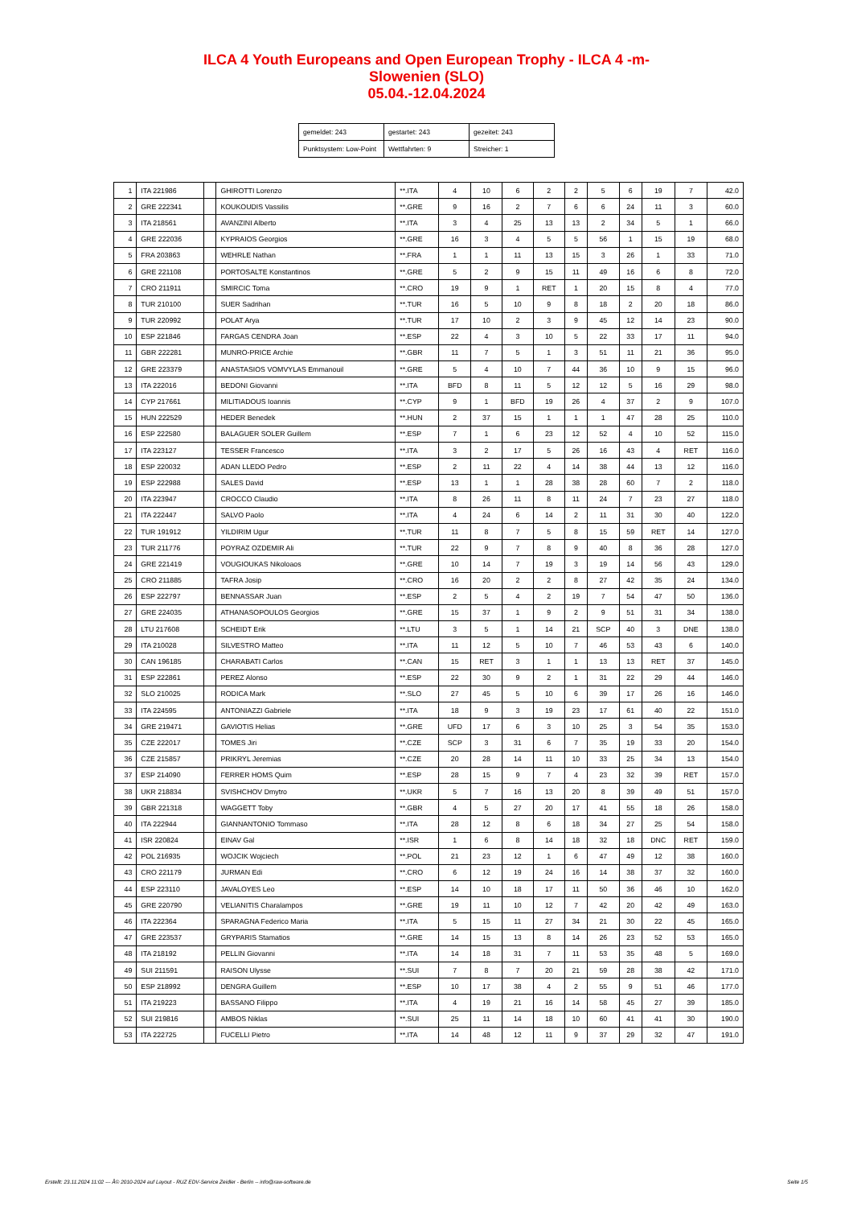ILCA 4 Youth Europeans and Open European Trophy - ILCA 4 -m-
Slowenien (SLO)
05.04.-12.04.2024
| gemeldet: 243 | gestartet: 243 | gezeitet: 243 |
| Punktsystem: Low-Point | Wettfahrten: 9 | Streicher: 1 |
| 1 | ITA 221986 | | GHIROTTI Lorenzo | **.ITA | 4 | 10 | 6 | 2 | 2 | 5 | 6 | 19 | 7 | 42.0 |
| 2 | GRE 222341 | | KOUKOUDIS Vassilis | **.GRE | 9 | 16 | 2 | 7 | 6 | 6 | 24 | 11 | 3 | 60.0 |
| 3 | ITA 218561 | | AVANZINI Alberto | **.ITA | 3 | 4 | 25 | 13 | 13 | 2 | 34 | 5 | 1 | 66.0 |
| 4 | GRE 222036 | | KYPRAIOS Georgios | **.GRE | 16 | 3 | 4 | 5 | 5 | 56 | 1 | 15 | 19 | 68.0 |
| 5 | FRA 203863 | | WEHRLE Nathan | **.FRA | 1 | 1 | 11 | 13 | 15 | 3 | 26 | 1 | 33 | 71.0 |
| 6 | GRE 221108 | | PORTOSALTE Konstantinos | **.GRE | 5 | 2 | 9 | 15 | 11 | 49 | 16 | 6 | 8 | 72.0 |
| 7 | CRO 211911 | | SMIRCIC Toma | **.CRO | 19 | 9 | 1 | RET | 1 | 20 | 15 | 8 | 4 | 77.0 |
| 8 | TUR 210100 | | SUER Sadrihan | **.TUR | 16 | 5 | 10 | 9 | 8 | 18 | 2 | 20 | 18 | 86.0 |
| 9 | TUR 220992 | | POLAT Arya | **.TUR | 17 | 10 | 2 | 3 | 9 | 45 | 12 | 14 | 23 | 90.0 |
| 10 | ESP 221846 | | FARGAS CENDRA Joan | **.ESP | 22 | 4 | 3 | 10 | 5 | 22 | 33 | 17 | 11 | 94.0 |
| 11 | GBR 222281 | | MUNRO-PRICE Archie | **.GBR | 11 | 7 | 5 | 1 | 3 | 51 | 11 | 21 | 36 | 95.0 |
| 12 | GRE 223379 | | ANASTASIOS VOMVYLAS Emmanouil | **.GRE | 5 | 4 | 10 | 7 | 44 | 36 | 10 | 9 | 15 | 96.0 |
| 13 | ITA 222016 | | BEDONI Giovanni | **.ITA | BFD | 8 | 11 | 5 | 12 | 12 | 5 | 16 | 29 | 98.0 |
| 14 | CYP 217661 | | MILITIADOUS Ioannis | **.CYP | 9 | 1 | BFD | 19 | 26 | 4 | 37 | 2 | 9 | 107.0 |
| 15 | HUN 222529 | | HEDER Benedek | **.HUN | 2 | 37 | 15 | 1 | 1 | 1 | 47 | 28 | 25 | 110.0 |
| 16 | ESP 222580 | | BALAGUER SOLER Guillem | **.ESP | 7 | 1 | 6 | 23 | 12 | 52 | 4 | 10 | 52 | 115.0 |
| 17 | ITA 223127 | | TESSER Francesco | **.ITA | 3 | 2 | 17 | 5 | 26 | 16 | 43 | 4 | RET | 116.0 |
| 18 | ESP 220032 | | ADAN LLEDO Pedro | **.ESP | 2 | 11 | 22 | 4 | 14 | 38 | 44 | 13 | 12 | 116.0 |
| 19 | ESP 222988 | | SALES David | **.ESP | 13 | 1 | 1 | 28 | 38 | 28 | 60 | 7 | 2 | 118.0 |
| 20 | ITA 223947 | | CROCCO Claudio | **.ITA | 8 | 26 | 11 | 8 | 11 | 24 | 7 | 23 | 27 | 118.0 |
| 21 | ITA 222447 | | SALVO Paolo | **.ITA | 4 | 24 | 6 | 14 | 2 | 11 | 31 | 30 | 40 | 122.0 |
| 22 | TUR 191912 | | YILDIRIM Ugur | **.TUR | 11 | 8 | 7 | 5 | 8 | 15 | 59 | RET | 14 | 127.0 |
| 23 | TUR 211776 | | POYRAZ OZDEMIR Ali | **.TUR | 22 | 9 | 7 | 8 | 9 | 40 | 8 | 36 | 28 | 127.0 |
| 24 | GRE 221419 | | VOUGIOUKAS Nikoloaos | **.GRE | 10 | 14 | 7 | 19 | 3 | 19 | 14 | 56 | 43 | 129.0 |
| 25 | CRO 211885 | | TAFRA Josip | **.CRO | 16 | 20 | 2 | 2 | 8 | 27 | 42 | 35 | 24 | 134.0 |
| 26 | ESP 222797 | | BENNASSAR Juan | **.ESP | 2 | 5 | 4 | 2 | 19 | 7 | 54 | 47 | 50 | 136.0 |
| 27 | GRE 224035 | | ATHANASOPOULOS Georgios | **.GRE | 15 | 37 | 1 | 9 | 2 | 9 | 51 | 31 | 34 | 138.0 |
| 28 | LTU 217608 | | SCHEIDT Erik | **.LTU | 3 | 5 | 1 | 14 | 21 | SCP | 40 | 3 | DNE | 138.0 |
| 29 | ITA 210028 | | SILVESTRO Matteo | **.ITA | 11 | 12 | 5 | 10 | 7 | 46 | 53 | 43 | 6 | 140.0 |
| 30 | CAN 196185 | | CHARABATI Carlos | **.CAN | 15 | RET | 3 | 1 | 1 | 13 | 13 | RET | 37 | 145.0 |
| 31 | ESP 222861 | | PEREZ Alonso | **.ESP | 22 | 30 | 9 | 2 | 1 | 31 | 22 | 29 | 44 | 146.0 |
| 32 | SLO 210025 | | RODICA Mark | **.SLO | 27 | 45 | 5 | 10 | 6 | 39 | 17 | 26 | 16 | 146.0 |
| 33 | ITA 224595 | | ANTONIAZZI Gabriele | **.ITA | 18 | 9 | 3 | 19 | 23 | 17 | 61 | 40 | 22 | 151.0 |
| 34 | GRE 219471 | | GAVIOTIS Helias | **.GRE | UFD | 17 | 6 | 3 | 10 | 25 | 3 | 54 | 35 | 153.0 |
| 35 | CZE 222017 | | TOMES Jiri | **.CZE | SCP | 3 | 31 | 6 | 7 | 35 | 19 | 33 | 20 | 154.0 |
| 36 | CZE 215857 | | PRIKRYL Jeremias | **.CZE | 20 | 28 | 14 | 11 | 10 | 33 | 25 | 34 | 13 | 154.0 |
| 37 | ESP 214090 | | FERRER HOMS Quim | **.ESP | 28 | 15 | 9 | 7 | 4 | 23 | 32 | 39 | RET | 157.0 |
| 38 | UKR 218834 | | SVISHCHOV Dmytro | **.UKR | 5 | 7 | 16 | 13 | 20 | 8 | 39 | 49 | 51 | 157.0 |
| 39 | GBR 221318 | | WAGGETT Toby | **.GBR | 4 | 5 | 27 | 20 | 17 | 41 | 55 | 18 | 26 | 158.0 |
| 40 | ITA 222944 | | GIANNANTONIO Tommaso | **.ITA | 28 | 12 | 8 | 6 | 18 | 34 | 27 | 25 | 54 | 158.0 |
| 41 | ISR 220824 | | EINAV Gal | **.ISR | 1 | 6 | 8 | 14 | 18 | 32 | 18 | DNC | RET | 159.0 |
| 42 | POL 216935 | | WOJCIK Wojciech | **.POL | 21 | 23 | 12 | 1 | 6 | 47 | 49 | 12 | 38 | 160.0 |
| 43 | CRO 221179 | | JURMAN Edi | **.CRO | 6 | 12 | 19 | 24 | 16 | 14 | 38 | 37 | 32 | 160.0 |
| 44 | ESP 223110 | | JAVALOYES Leo | **.ESP | 14 | 10 | 18 | 17 | 11 | 50 | 36 | 46 | 10 | 162.0 |
| 45 | GRE 220790 | | VELIANITIS Charalampos | **.GRE | 19 | 11 | 10 | 12 | 7 | 42 | 20 | 42 | 49 | 163.0 |
| 46 | ITA 222364 | | SPARAGNA Federico Maria | **.ITA | 5 | 15 | 11 | 27 | 34 | 21 | 30 | 22 | 45 | 165.0 |
| 47 | GRE 223537 | | GRYPARIS Stamatios | **.GRE | 14 | 15 | 13 | 8 | 14 | 26 | 23 | 52 | 53 | 165.0 |
| 48 | ITA 218192 | | PELLIN Giovanni | **.ITA | 14 | 18 | 31 | 7 | 11 | 53 | 35 | 48 | 5 | 169.0 |
| 49 | SUI 211591 | | RAISON Ulysse | **.SUI | 7 | 8 | 7 | 20 | 21 | 59 | 28 | 38 | 42 | 171.0 |
| 50 | ESP 218992 | | DENGRA Guillem | **.ESP | 10 | 17 | 38 | 4 | 2 | 55 | 9 | 51 | 46 | 177.0 |
| 51 | ITA 219223 | | BASSANO Filippo | **.ITA | 4 | 19 | 21 | 16 | 14 | 58 | 45 | 27 | 39 | 185.0 |
| 52 | SUI 219816 | | AMBOS Niklas | **.SUI | 25 | 11 | 14 | 18 | 10 | 60 | 41 | 41 | 30 | 190.0 |
| 53 | ITA 222725 | | FUCELLI Pietro | **.ITA | 14 | 48 | 12 | 11 | 9 | 37 | 29 | 32 | 47 | 191.0 |
Erstellt: 23.11.2024 11:02 --- Â© 2010-2024 auf Layout - RUZ EDV-Service Zeidler - Berlin -- info@raw-software.de Seite 1/5